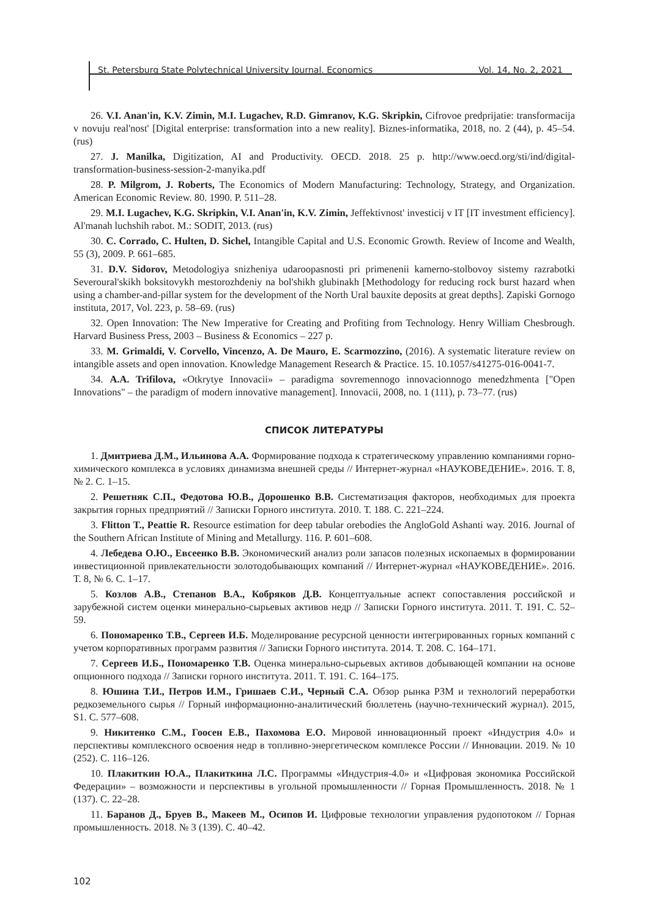St. Petersburg State Polytechnical University Journal. Economics Vol. 14, No. 2, 2021
26. V.I. Anan'in, K.V. Zimin, M.I. Lugachev, R.D. Gimranov, K.G. Skripkin, Cifrovoe predprijatie: transformacija v novuju real'nost' [Digital enterprise: transformation into a new reality]. Biznes-informatika, 2018, no. 2 (44), p. 45–54. (rus)
27. J. Manilka, Digitization, AI and Productivity. OECD. 2018. 25 p. http://www.oecd.org/sti/ind/digital-transformation-business-session-2-manyika.pdf
28. P. Milgrom, J. Roberts, The Economics of Modern Manufacturing: Technology, Strategy, and Organization. American Economic Review. 80. 1990. P. 511–28.
29. M.I. Lugachev, K.G. Skripkin, V.I. Anan'in, K.V. Zimin, Jeffektivnost' investicij v IT [IT investment efficiency]. Al'manah luchshih rabot. M.: SODIT, 2013. (rus)
30. C. Corrado, C. Hulten, D. Sichel, Intangible Capital and U.S. Economic Growth. Review of Income and Wealth, 55 (3), 2009. P. 661–685.
31. D.V. Sidorov, Metodologiya snizheniya udaroopasnosti pri primenenii kamerno-stolbovoy sistemy razrabotki Severoural'skikh boksitovykh mestorozhdeniy na bol'shikh glubinakh [Methodology for reducing rock burst hazard when using a chamber-and-pillar system for the development of the North Ural bauxite deposits at great depths]. Zapiski Gornogo instituta, 2017, Vol. 223, p. 58–69. (rus)
32. Open Innovation: The New Imperative for Creating and Profiting from Technology. Henry William Chesbrough. Harvard Business Press, 2003 – Business & Economics – 227 p.
33. M. Grimaldi, V. Corvello, Vincenzo, A. De Mauro, E. Scarmozzino, (2016). A systematic literature review on intangible assets and open innovation. Knowledge Management Research & Practice. 15. 10.1057/s41275-016-0041-7.
34. A.A. Trifilova, «Otkrytye Innovacii» – paradigma sovremennogo innovacionnogo menedzhmenta ["Open Innovations" – the paradigm of modern innovative management]. Innovacii, 2008, no. 1 (111), p. 73–77. (rus)
СПИСОК ЛИТЕРАТУРЫ
1. Дмитриева Д.М., Ильинова А.А. Формирование подхода к стратегическому управлению компаниями горно-химического комплекса в условиях динамизма внешней среды // Интернет-журнал «НАУКОВЕДЕНИЕ». 2016. Т. 8, № 2. С. 1–15.
2. Решетняк С.П., Федотова Ю.В., Дорошенко В.В. Систематизация факторов, необходимых для проекта закрытия горных предприятий // Записки Горного института. 2010. Т. 188. С. 221–224.
3. Flitton T., Peattie R. Resource estimation for deep tabular orebodies the AngloGold Ashanti way. 2016. Journal of the Southern African Institute of Mining and Metallurgy. 116. P. 601–608.
4. Лебедева О.Ю., Евсеенко В.В. Экономический анализ роли запасов полезных ископаемых в формировании инвестиционной привлекательности золотодобывающих компаний // Интернет-журнал «НАУКОВЕДЕНИЕ». 2016. Т. 8, № 6. С. 1–17.
5. Козлов А.В., Степанов В.А., Кобряков Д.В. Концептуальные аспект сопоставления российской и зарубежной систем оценки минерально-сырьевых активов недр // Записки Горного института. 2011. Т. 191. С. 52–59.
6. Пономаренко Т.В., Сергеев И.Б. Моделирование ресурсной ценности интегрированных горных компаний с учетом корпоративных программ развития // Записки Горного института. 2014. Т. 208. С. 164–171.
7. Сергеев И.Б., Пономаренко Т.В. Оценка минерально-сырьевых активов добывающей компании на основе опционного подхода // Записки горного института. 2011. Т. 191. С. 164–175.
8. Юшина Т.И., Петров И.М., Гришаев С.И., Черный С.А. Обзор рынка РЗМ и технологий переработки редкоземельного сырья // Горный информационно-аналитический бюллетень (научно-технический журнал). 2015, S1. С. 577–608.
9. Никитенко С.М., Гоосен Е.В., Пахомова Е.О. Мировой инновационный проект «Индустрия 4.0» и перспективы комплексного освоения недр в топливно-энергетическом комплексе России // Инновации. 2019. № 10 (252). С. 116–126.
10. Плакиткин Ю.А., Плакиткина Л.С. Программы «Индустрия-4.0» и «Цифровая экономика Российской Федерации» – возможности и перспективы в угольной промышленности // Горная Промышленность. 2018. № 1 (137). С. 22–28.
11. Баранов Д., Бруев В., Макеев М., Осипов И. Цифровые технологии управления рудопотоком // Горная промышленность. 2018. № 3 (139). С. 40–42.
102